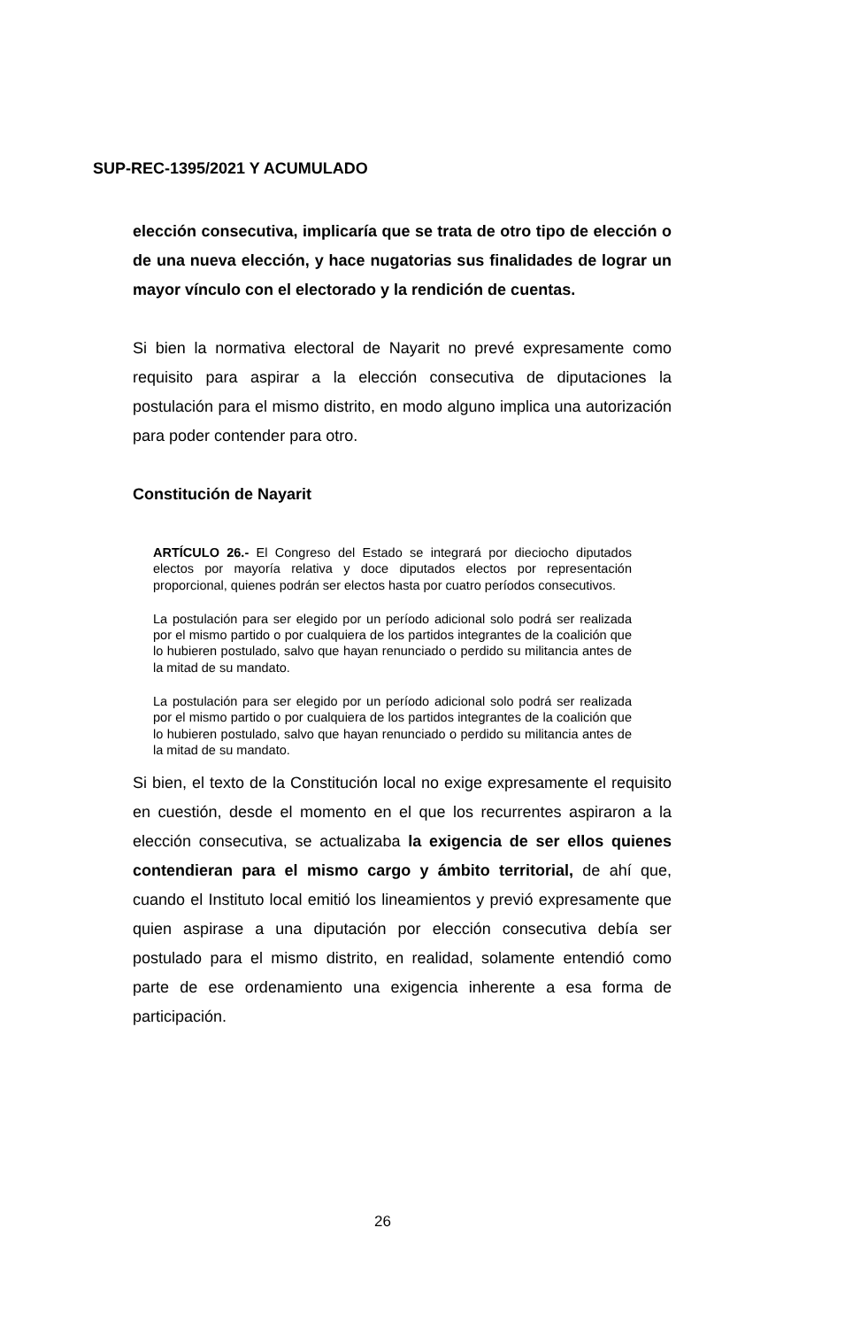SUP-REC-1395/2021 Y ACUMULADO
elección consecutiva, implicaría que se trata de otro tipo de elección o de una nueva elección, y hace nugatorias sus finalidades de lograr un mayor vínculo con el electorado y la rendición de cuentas.
Si bien la normativa electoral de Nayarit no prevé expresamente como requisito para aspirar a la elección consecutiva de diputaciones la postulación para el mismo distrito, en modo alguno implica una autorización para poder contender para otro.
Constitución de Nayarit
ARTÍCULO 26.- El Congreso del Estado se integrará por dieciocho diputados electos por mayoría relativa y doce diputados electos por representación proporcional, quienes podrán ser electos hasta por cuatro períodos consecutivos.
La postulación para ser elegido por un período adicional solo podrá ser realizada por el mismo partido o por cualquiera de los partidos integrantes de la coalición que lo hubieren postulado, salvo que hayan renunciado o perdido su militancia antes de la mitad de su mandato.
La postulación para ser elegido por un período adicional solo podrá ser realizada por el mismo partido o por cualquiera de los partidos integrantes de la coalición que lo hubieren postulado, salvo que hayan renunciado o perdido su militancia antes de la mitad de su mandato.
Si bien, el texto de la Constitución local no exige expresamente el requisito en cuestión, desde el momento en el que los recurrentes aspiraron a la elección consecutiva, se actualizaba la exigencia de ser ellos quienes contendieran para el mismo cargo y ámbito territorial, de ahí que, cuando el Instituto local emitió los lineamientos y previó expresamente que quien aspirase a una diputación por elección consecutiva debía ser postulado para el mismo distrito, en realidad, solamente entendió como parte de ese ordenamiento una exigencia inherente a esa forma de participación.
26